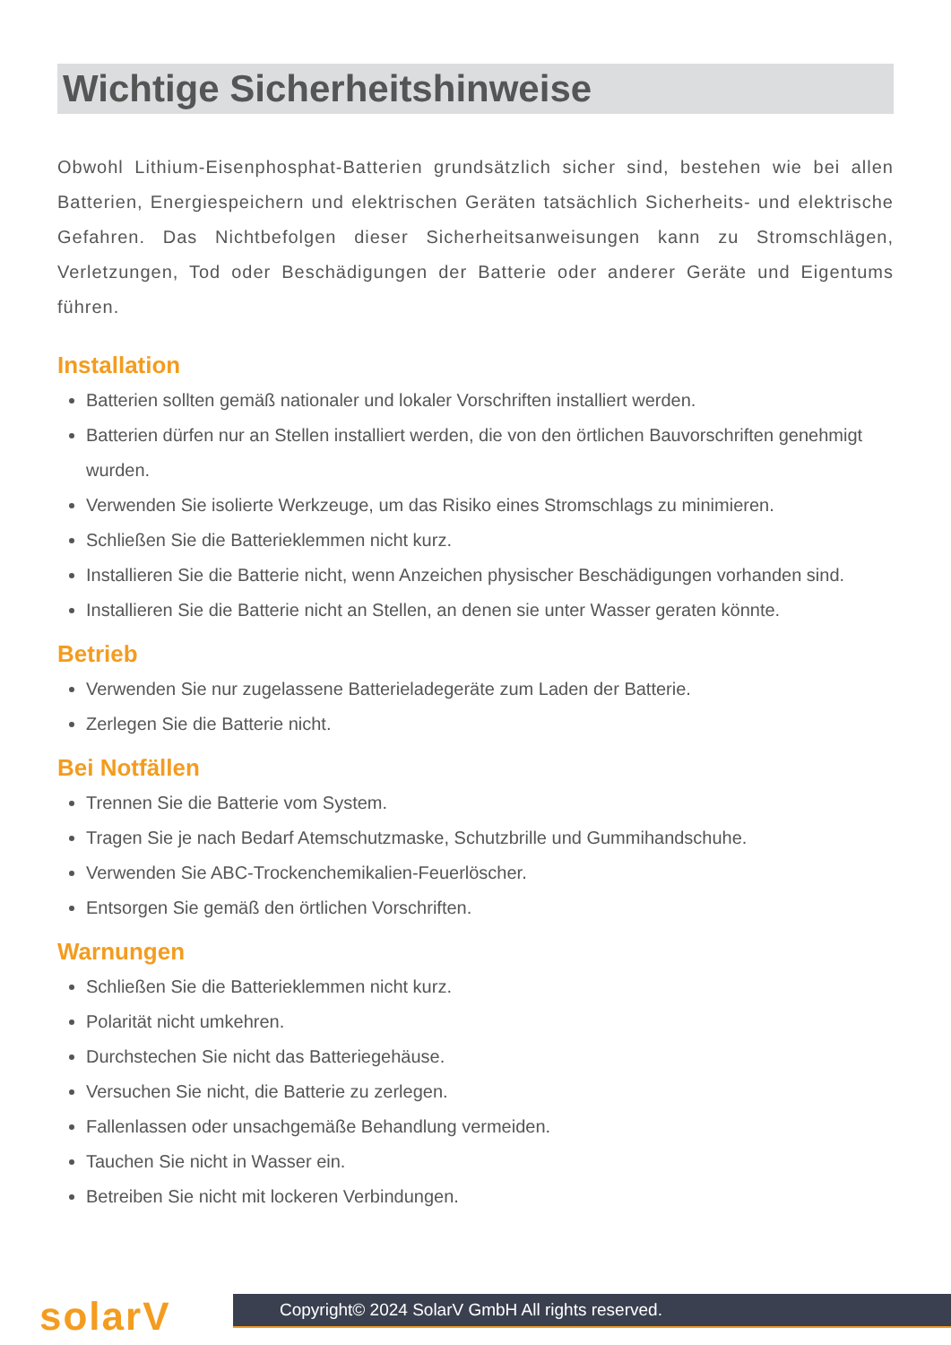Wichtige Sicherheitshinweise
Obwohl Lithium-Eisenphosphat-Batterien grundsätzlich sicher sind, bestehen wie bei allen Batterien, Energiespeichern und elektrischen Geräten tatsächlich Sicherheits- und elektrische Gefahren. Das Nichtbefolgen dieser Sicherheitsanweisungen kann zu Stromschlägen, Verletzungen, Tod oder Beschädigungen der Batterie oder anderer Geräte und Eigentums führen.
Installation
Batterien sollten gemäß nationaler und lokaler Vorschriften installiert werden.
Batterien dürfen nur an Stellen installiert werden, die von den örtlichen Bauvorschriften genehmigt wurden.
Verwenden Sie isolierte Werkzeuge, um das Risiko eines Stromschlags zu minimieren.
Schließen Sie die Batterieklemmen nicht kurz.
Installieren Sie die Batterie nicht, wenn Anzeichen physischer Beschädigungen vorhanden sind.
Installieren Sie die Batterie nicht an Stellen, an denen sie unter Wasser geraten könnte.
Betrieb
Verwenden Sie nur zugelassene Batterieladegeräte zum Laden der Batterie.
Zerlegen Sie die Batterie nicht.
Bei Notfällen
Trennen Sie die Batterie vom System.
Tragen Sie je nach Bedarf Atemschutzmaske, Schutzbrille und Gummihandschuhe.
Verwenden Sie ABC-Trockenchemikalien-Feuerlöscher.
Entsorgen Sie gemäß den örtlichen Vorschriften.
Warnungen
Schließen Sie die Batterieklemmen nicht kurz.
Polarität nicht umkehren.
Durchstechen Sie nicht das Batteriegehäuse.
Versuchen Sie nicht, die Batterie zu zerlegen.
Fallenlassen oder unsachgemäße Behandlung vermeiden.
Tauchen Sie nicht in Wasser ein.
Betreiben Sie nicht mit lockeren Verbindungen.
solarV
Copyright© 2024 SolarV GmbH All rights reserved.